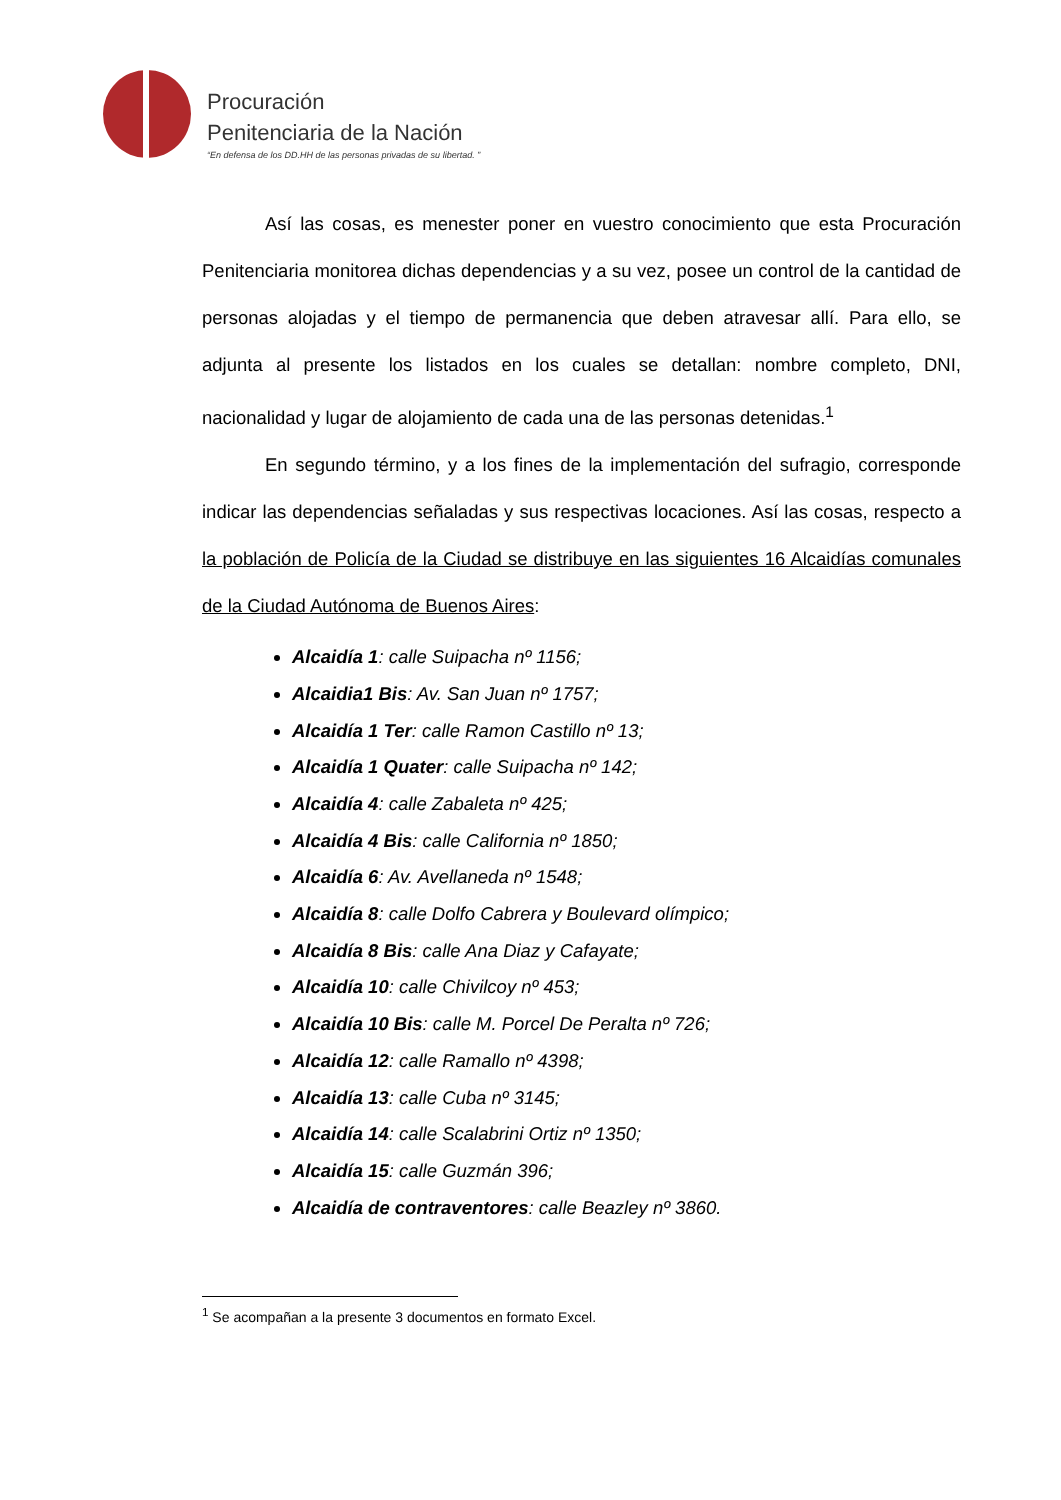Procuración
Penitenciaria de la Nación
“En defensa de los DD.HH de las personas privadas de su libertad. ”
Así las cosas, es menester poner en vuestro conocimiento que esta Procuración Penitenciaria monitorea dichas dependencias y a su vez, posee un control de la cantidad de personas alojadas y el tiempo de permanencia que deben atravesar allí. Para ello, se adjunta al presente los listados en los cuales se detallan: nombre completo, DNI, nacionalidad y lugar de alojamiento de cada una de las personas detenidas.<sup>1</sup>
En segundo término, y a los fines de la implementación del sufragio, corresponde indicar las dependencias señaladas y sus respectivas locaciones. Así las cosas, respecto a la población de Policía de la Ciudad se distribuye en las siguientes 16 Alcaidías comunales de la Ciudad Autónoma de Buenos Aires:
Alcaidía 1: calle Suipacha nº 1156;
Alcaidia1 Bis: Av. San Juan nº 1757;
Alcaidía 1 Ter: calle Ramon Castillo nº 13;
Alcaidía 1 Quater: calle Suipacha nº 142;
Alcaidía 4: calle Zabaleta nº 425;
Alcaidía 4 Bis: calle California nº 1850;
Alcaidía 6: Av. Avellaneda nº 1548;
Alcaidía 8: calle Dolfo Cabrera y Boulevard olímpico;
Alcaidía 8 Bis: calle Ana Diaz y Cafayate;
Alcaidía 10: calle Chivilcoy nº 453;
Alcaidía 10 Bis: calle M. Porcel De Peralta nº 726;
Alcaidía 12: calle Ramallo nº 4398;
Alcaidía 13: calle Cuba nº 3145;
Alcaidía 14: calle Scalabrini Ortiz nº 1350;
Alcaidía 15: calle Guzmán 396;
Alcaidía de contraventores: calle Beazley nº 3860.
<sup>1</sup> Se acompañan a la presente 3 documentos en formato Excel.